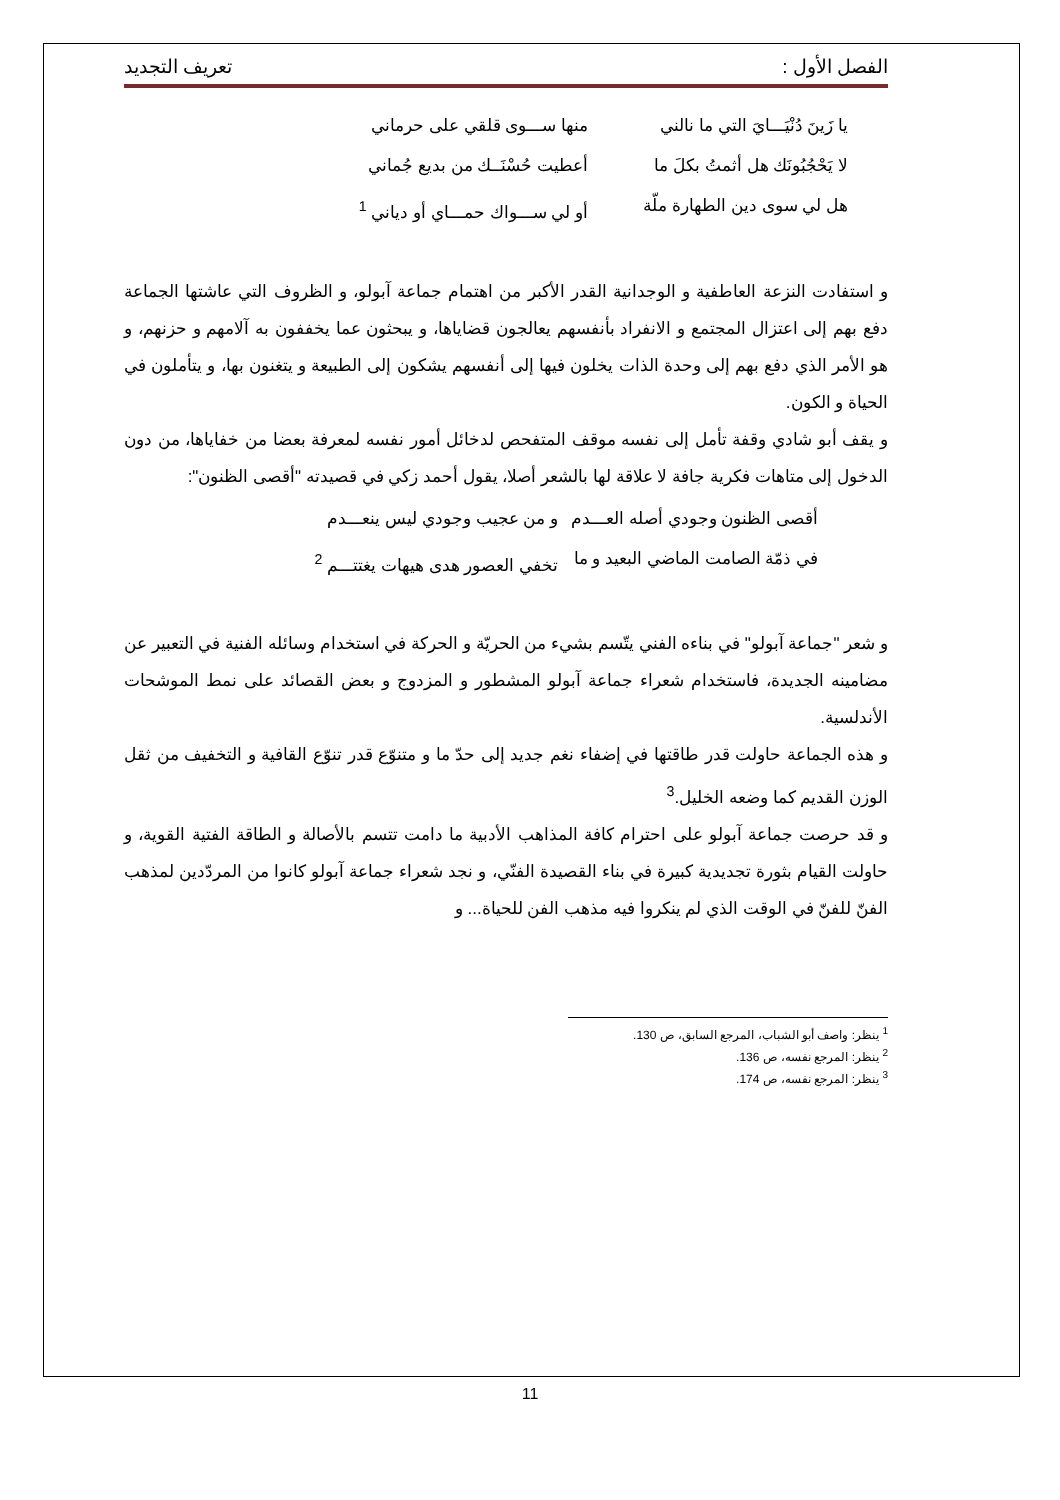الفصل الأول : تعريف التجديد
يا زَينَ دُنْيَـــايَ التي ما نالني منها ســـوى قلقي على حرماني
لا يَحْجُبُونَك هل أثمتُ بكلَ ما أعطيت حُسْنَــك من بديع جُماني
هل لي سوى دين الطهارة ملّة أو لي ســـواك حمـــاي أو دياني <sup>1</sup>
و استفادت النزعة العاطفية و الوجدانية القدر الأكبر من اهتمام جماعة آبولو، و الظروف التي عاشتها الجماعة دفع بهم إلى اعتزال المجتمع و الانفراد بأنفسهم يعالجون قضاياها، و يبحثون عما يخففون به آلامهم و حزنهم، و هو الأمر الذي دفع بهم إلى وحدة الذات يخلون فيها إلى أنفسهم يشكون إلى الطبيعة و يتغنون بها، و يتأملون في الحياة و الكون.
و يقف أبو شادي وقفة تأمل إلى نفسه موقف المتفحص لدخائل أمور نفسه لمعرفة بعضا من خفاياها، من دون الدخول إلى متاهات فكرية جافة لا علاقة لها بالشعر أصلا، يقول أحمد زكي في قصيدته "أقصى الظنون":
أقصى الظنون وجودي أصله العـــدم و من عجيب وجودي ليس ينعـــدم
في ذمّة الصامت الماضي البعيد و ما تخفي العصور هدى هيهات يغتتـــم <sup>2</sup>
و شعر "جماعة آبولو" في بناءه الفني يتّسم بشيء من الحريّة و الحركة في استخدام وسائله الفنية في التعبير عن مضامينه الجديدة، فاستخدام شعراء جماعة آبولو المشطور و المزدوج و بعض القصائد على نمط الموشحات الأندلسية.
و هذه الجماعة حاولت قدر طاقتها في إضفاء نغم جديد إلى حدّ ما و متنوّع قدر تنوّع القافية و التخفيف من ثقل الوزن القديم كما وضعه الخليل.<sup>3</sup>
و قد حرصت جماعة آبولو على احترام كافة المذاهب الأدبية ما دامت تتسم بالأصالة و الطاقة الفتية القوية، و حاولت القيام بثورة تجديدية كبيرة في بناء القصيدة الفنّي، و نجد شعراء جماعة آبولو كانوا من المردّدين لمذهب الفنّ للفنّ في الوقت الذي لم ينكروا فيه مذهب الفن للحياة... و
<sup>1</sup> ينظر: واصف أبو الشباب، المرجع السابق، ص 130.
<sup>2</sup> ينظر: المرجع نفسه، ص 136.
<sup>3</sup> ينظر: المرجع نفسه، ص 174.
11